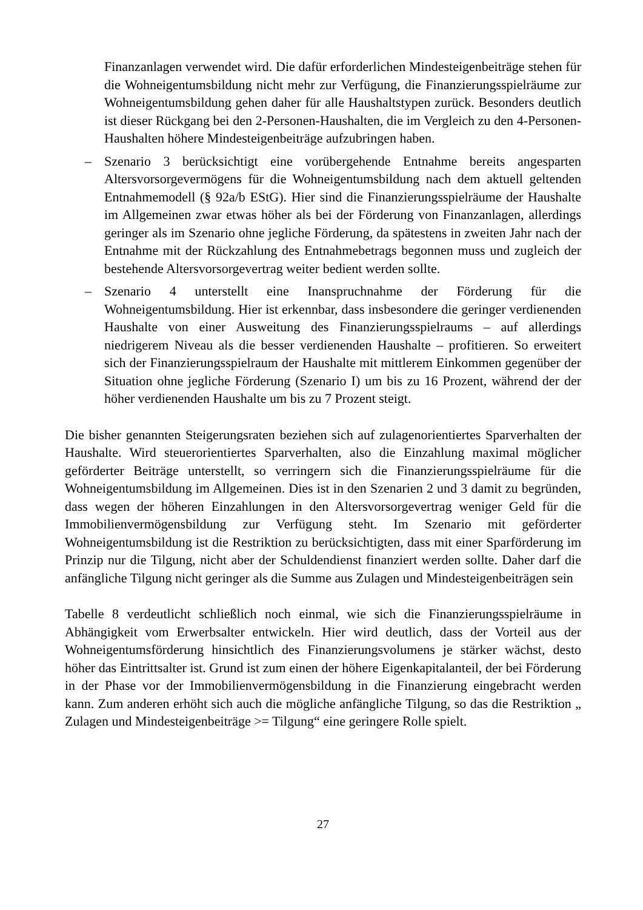Finanzanlagen verwendet wird. Die dafür erforderlichen Mindesteigenbeiträge stehen für die Wohneigentumsbildung nicht mehr zur Verfügung, die Finanzierungsspielräume zur Wohneigentumsbildung gehen daher für alle Haushaltstypen zurück. Besonders deutlich ist dieser Rückgang bei den 2-Personen-Haushalten, die im Vergleich zu den 4-Personen-Haushalten höhere Mindesteigenbeiträge aufzubringen haben.
– Szenario 3 berücksichtigt eine vorübergehende Entnahme bereits angesparten Altersvorsorgevermögens für die Wohneigentumsbildung nach dem aktuell geltenden Entnahmemodell (§ 92a/b EStG). Hier sind die Finanzierungsspielräume der Haushalte im Allgemeinen zwar etwas höher als bei der Förderung von Finanzanlagen, allerdings geringer als im Szenario ohne jegliche Förderung, da spätestens in zweiten Jahr nach der Entnahme mit der Rückzahlung des Entnahmebetrags begonnen muss und zugleich der bestehende Altersvorsorgevertrag weiter bedient werden sollte.
– Szenario 4 unterstellt eine Inanspruchnahme der Förderung für die Wohneigentumsbildung. Hier ist erkennbar, dass insbesondere die geringer verdienenden Haushalte von einer Ausweitung des Finanzierungsspielraums – auf allerdings niedrigerem Niveau als die besser verdienenden Haushalte – profitieren. So erweitert sich der Finanzierungsspielraum der Haushalte mit mittlerem Einkommen gegenüber der Situation ohne jegliche Förderung (Szenario I) um bis zu 16 Prozent, während der der höher verdienenden Haushalte um bis zu 7 Prozent steigt.
Die bisher genannten Steigerungsraten beziehen sich auf zulagenorientiertes Sparverhalten der Haushalte. Wird steuerorientiertes Sparverhalten, also die Einzahlung maximal möglicher geförderter Beiträge unterstellt, so verringern sich die Finanzierungsspielräume für die Wohneigentumsbildung im Allgemeinen. Dies ist in den Szenarien 2 und 3 damit zu begründen, dass wegen der höheren Einzahlungen in den Altersvorsorgevertrag weniger Geld für die Immobilienvermögensbildung zur Verfügung steht. Im Szenario mit geförderter Wohneigentumsbildung ist die Restriktion zu berücksichtigten, dass mit einer Sparförderung im Prinzip nur die Tilgung, nicht aber der Schuldendienst finanziert werden sollte. Daher darf die anfängliche Tilgung nicht geringer als die Summe aus Zulagen und Mindesteigenbeiträgen sein
Tabelle 8 verdeutlicht schließlich noch einmal, wie sich die Finanzierungsspielräume in Abhängigkeit vom Erwerbsalter entwickeln. Hier wird deutlich, dass der Vorteil aus der Wohneigentumsförderung hinsichtlich des Finanzierungsvolumens je stärker wächst, desto höher das Eintrittsalter ist. Grund ist zum einen der höhere Eigenkapitalanteil, der bei Förderung in der Phase vor der Immobilienvermögensbildung in die Finanzierung eingebracht werden kann. Zum anderen erhöht sich auch die mögliche anfängliche Tilgung, so das die Restriktion „ Zulagen und Mindesteigenbeiträge >= Tilgung“ eine geringere Rolle spielt.
27